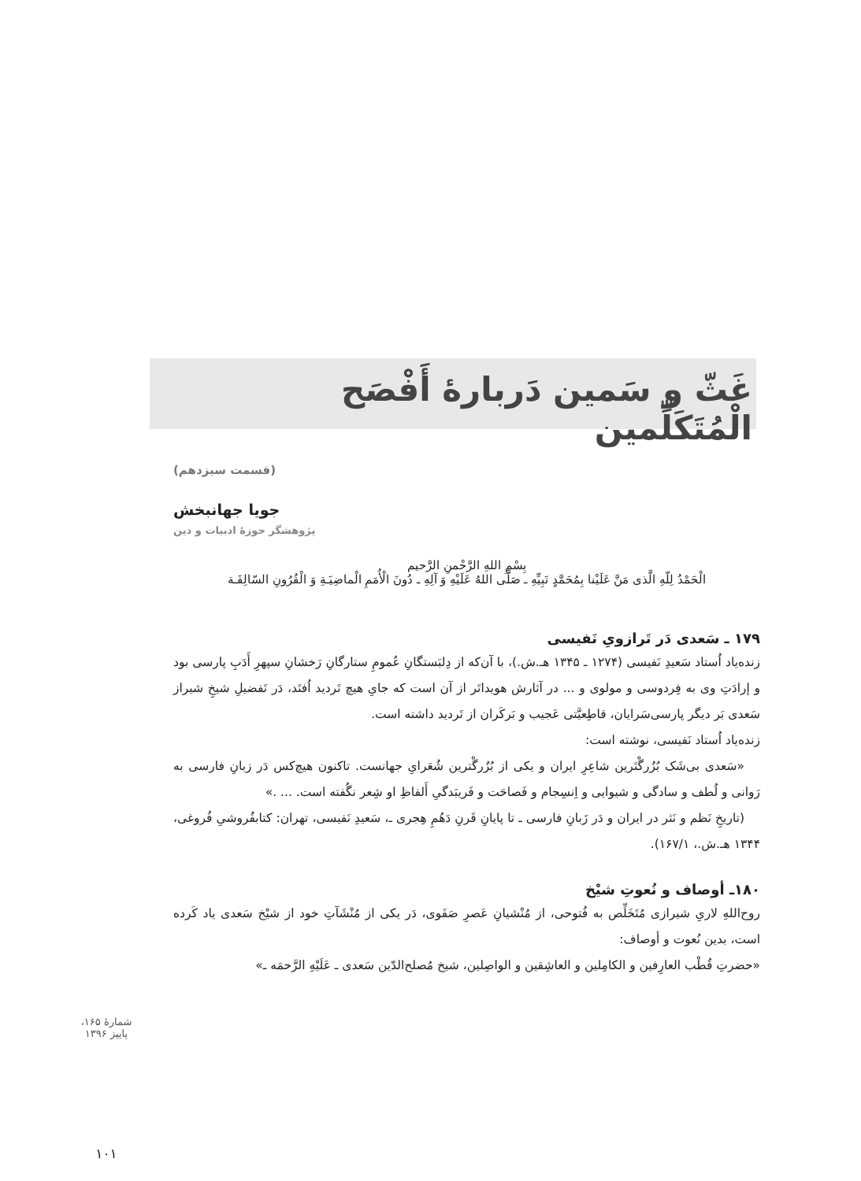غَثّ و سَمین دَربارهٔ أَفْصَح الْمُتَکَلِّمین
(قسمت سیزدهم)
جویا جهانبخش
پژوهشگر حوزهٔ ادبیات و دین
بِسْمِ اللهِ الرَّحْمنِ الرَّحیم
الْحَمْدُ لِلّهِ الَّذی مَنَّ عَلَیْنا بِمُحَمَّدٍ نَبِیِّهِ ـ صَلَّی اللهُ عَلَیْهِ وَ آلِهِ ـ دُونَ الْأُمَمِ الْماضِیَـةِ وَ الْقُرُونِ السّالِفَـة
۱۷۹ ـ سَعدی دَر تَرازویِ نَفیسی
زنده‌یاد اُستاد سَعیدِ نَفیسی (۱۲۷۴ ـ ۱۳۴۵ هـ.ش.)، با آن‌که از دِلبَستگانِ عُمومِ ستارگانِ رَخشانِ سپهرِ أَدَبِ پارسی بود و إرادَتِ وی به فِردوسی و مولوی و ... در آثارش هویداتَر از آن است که جایِ هیچ تَردید اُفتَد، دَر تَفضیلِ شیخِ شیراز سَعدی بَر دیگر پارسی‌سَرایان، قاطِعیَّتی عَجیب و بَرکَران از تَردید داشته است.
زنده‌یاد اُستاد نَفیسی، نوشته است:
«سَعدی بی‌شَک بُزُرگْتَرین شاعِرِ ایران و یکی از بُزُرگْترین شُعَرایِ جهانست. تاکنون هیچ‌کس دَر زبانِ فارسی به رَوانی و لُطف و سادگی و شیوایی و اِنسِجام و فَصاحَت و فَریبَدگیِ أَلفاظِ او شِعر نگُفته است. ... .»
(تاریخِ نَظم و نَثر در ایران و دَر زَبانِ فارسی ـ تا پایانِ قَرنِ دَهُمِ هِجری ـ، سَعیدِ نَفیسی، تهران: کتابفُروشیِ فُروغی، ۱۳۴۴ هـ.ش.، ۱۶۷/۱).
۱۸۰ـ أوصاف و نُعوتِ شیْخ
روح‌اللهِ لاریِ شیرازی مُتَخَلِّص به فُتوحی، از مُنْشیانِ عَصرِ صَفَوی، دَر یکی از مُنْشَآتِ خود از شیْخ سَعدی یاد کَرده است، بدین نُعوت و أوصاف:
«حضرتِ قُطْب العارِفین و الکامِلین و العاشِقین و الواصِلین، شیخ مُصلح‌الدّین سَعدی ـ عَلَیْهِ الرَّحمَه ـ»
شمارهٔ ۱۶۵، پاییز ۱۳۹۶
۱۰۱